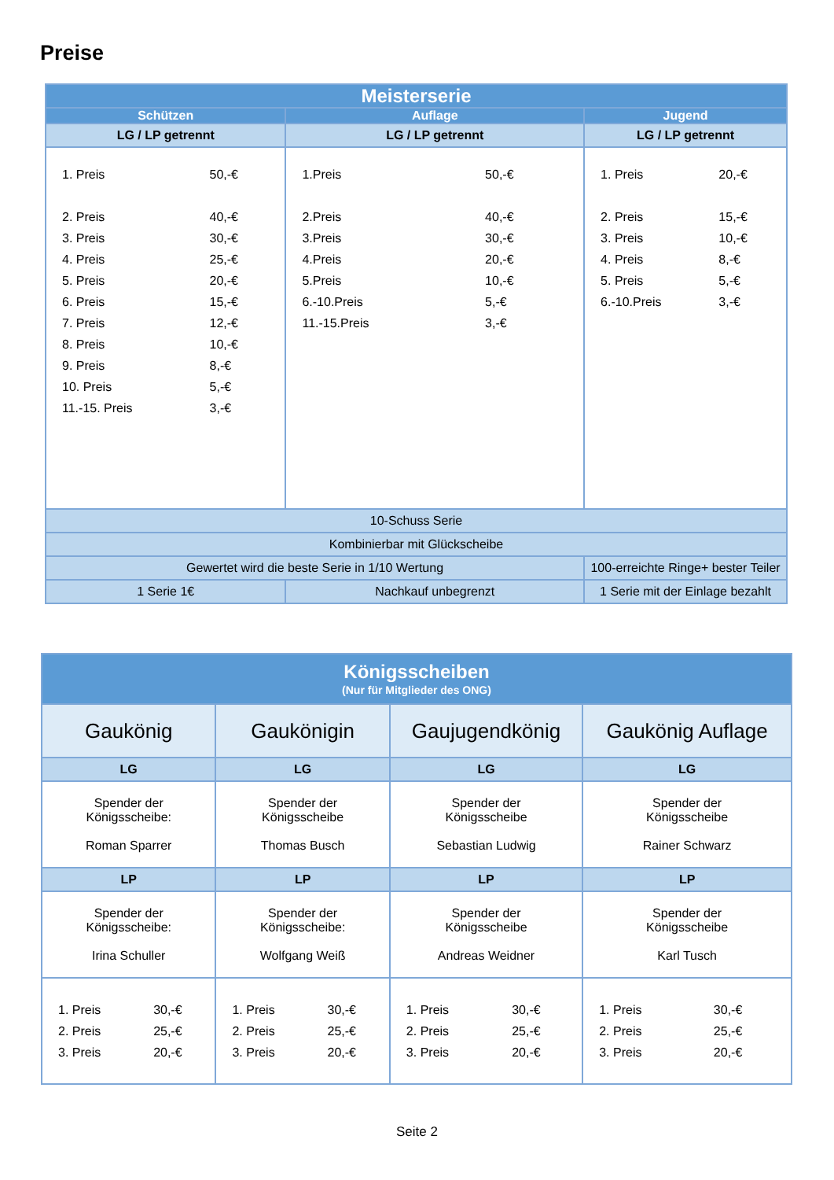Preise
| Meisterserie | | | |
| --- | --- | --- | --- |
| Schützen | | Auflage | Jugend |
| LG / LP getrennt | | LG / LP getrennt | LG / LP getrennt |
| / 1. Preis / 50,-€ / / 2. Preis / 40,-€ / / 3. Preis / 30,-€ / / 4. Preis / 25,-€ / / 5. Preis / 20,-€ / / 6. Preis / 15,-€ / / 7. Preis / 12,-€ / / 8. Preis / 10,-€ / / 9. Preis / 8,-€ / / 10. Preis / 5,-€ / / 11.-15. Preis / 3,-€ / | | / 1.Preis / 50,-€ / / 2.Preis / 40,-€ / / 3.Preis / 30,-€ / / 4.Preis / 20,-€ / / 5.Preis / 10,-€ / / 6.-10.Preis / 5,-€ / / 11.-15.Preis / 3,-€ / | / 1. Preis / 20,-€ / / 2. Preis / 15,-€ / / 3. Preis / 10,-€ / / 4. Preis / 8,-€ / / 5. Preis / 5,-€ / / 6.-10.Preis / 3,-€ / |
| 10-Schuss Serie | | | |
| Kombinierbar mit Glückscheibe | | | |
| Gewertet wird die beste Serie in 1/10 Wertung | | | 100-erreichte Ringe+ bester Teiler |
| 1 Serie 1€ | Nachkauf unbegrenzt | | 1 Serie mit der Einlage bezahlt |
| Königsscheiben (Nur für Mitglieder des ONG) | | | |
| --- | --- | --- | --- |
| Gaukönig | Gaukönigin | Gaujugendkönig | Gaukönig Auflage |
| LG | LG | LG | LG |
| Spender der Königsscheibe: Roman Sparrer | Spender der Königsscheibe Thomas Busch | Spender der Königsscheibe Sebastian Ludwig | Spender der Königsscheibe Rainer Schwarz |
| LP | LP | LP | LP |
| Spender der Königsscheibe: Irina Schuller | Spender der Königsscheibe: Wolfgang Weiß | Spender der Königsscheibe Andreas Weidner | Spender der Königsscheibe Karl Tusch |
| / 1. Preis / 30,-€ / / 2. Preis / 25,-€ / / 3. Preis / 20,-€ / | / 1. Preis / 30,-€ / / 2. Preis / 25,-€ / / 3. Preis / 20,-€ / | / 1. Preis / 30,-€ / / 2. Preis / 25,-€ / / 3. Preis / 20,-€ / | / 1. Preis / 30,-€ / / 2. Preis / 25,-€ / / 3. Preis / 20,-€ / |
Seite 2